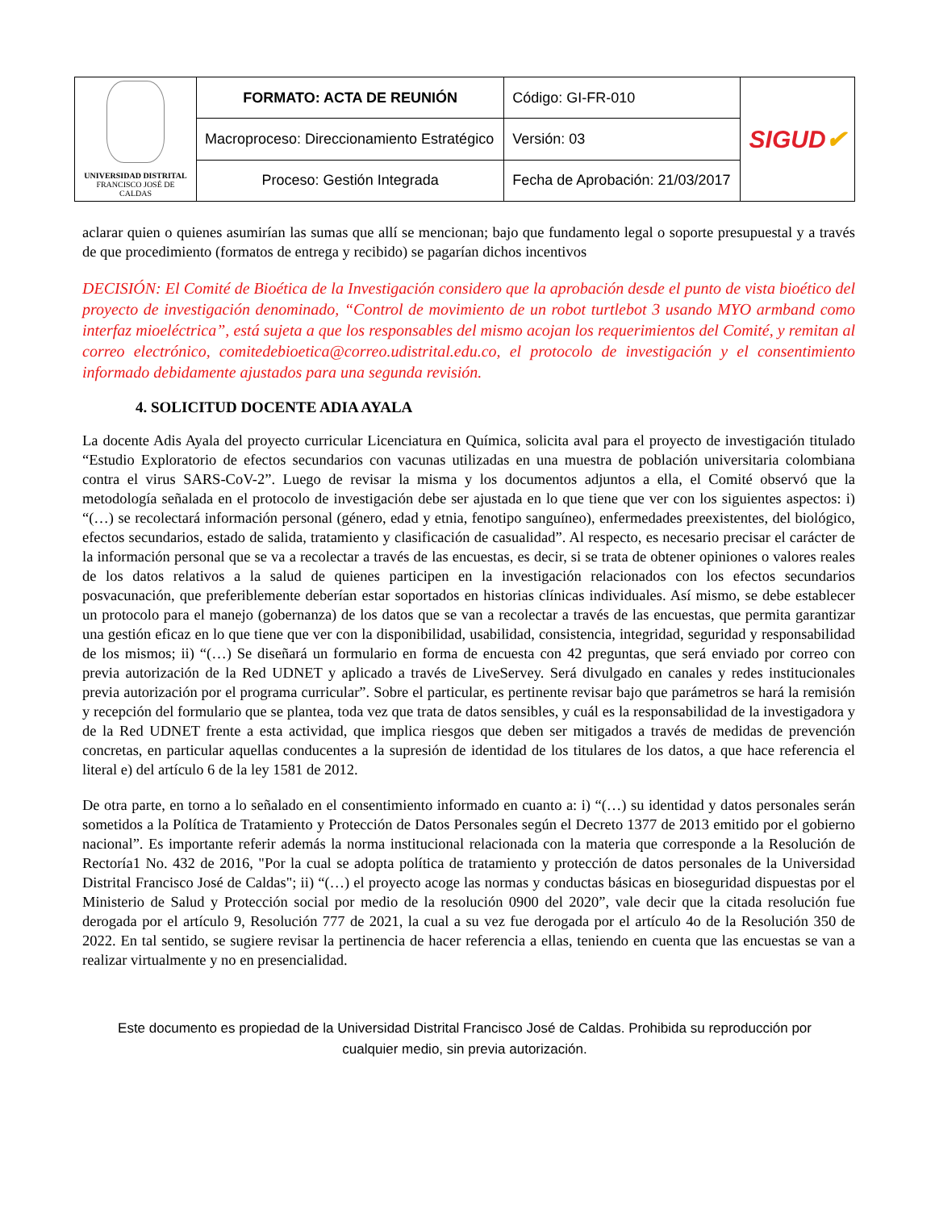| UNIVERSIDAD DISTRITAL FRANCISCO JOSÉ DE CALDAS | FORMATO: ACTA DE REUNIÓN | Código: GI-FR-010 | SIGUD ✔ |
| | Macroproceso: Direccionamiento Estratégico | Versión: 03 | |
| | Proceso: Gestión Integrada | Fecha de Aprobación: 21/03/2017 | |
aclarar quien o quienes asumirían las sumas que allí se mencionan; bajo que fundamento legal o soporte presupuestal y a través de que procedimiento (formatos de entrega y recibido) se pagarían dichos incentivos
DECISIÓN: El Comité de Bioética de la Investigación considero que la aprobación desde el punto de vista bioético del proyecto de investigación denominado, “Control de movimiento de un robot turtlebot 3 usando MYO armband como interfaz mioeléctrica”, está sujeta a que los responsables del mismo acojan los requerimientos del Comité, y remitan al correo electrónico, comitedebioetica@correo.udistrital.edu.co, el protocolo de investigación y el consentimiento informado debidamente ajustados para una segunda revisión.
4. SOLICITUD DOCENTE ADIA AYALA
La docente Adis Ayala del proyecto curricular Licenciatura en Química, solicita aval para el proyecto de investigación titulado “Estudio Exploratorio de efectos secundarios con vacunas utilizadas en una muestra de población universitaria colombiana contra el virus SARS-CoV-2”. Luego de revisar la misma y los documentos adjuntos a ella, el Comité observó que la metodología señalada en el protocolo de investigación debe ser ajustada en lo que tiene que ver con los siguientes aspectos: i) “(…) se recolectará información personal (género, edad y etnia, fenotipo sanguíneo), enfermedades preexistentes, del biológico, efectos secundarios, estado de salida, tratamiento y clasificación de casualidad”. Al respecto, es necesario precisar el carácter de la información personal que se va a recolectar a través de las encuestas, es decir, si se trata de obtener opiniones o valores reales de los datos relativos a la salud de quienes participen en la investigación relacionados con los efectos secundarios posvacunación, que preferiblemente deberían estar soportados en historias clínicas individuales. Así mismo, se debe establecer un protocolo para el manejo (gobernanza) de los datos que se van a recolectar a través de las encuestas, que permita garantizar una gestión eficaz en lo que tiene que ver con la disponibilidad, usabilidad, consistencia, integridad, seguridad y responsabilidad de los mismos; ii) “(…) Se diseñará un formulario en forma de encuesta con 42 preguntas, que será enviado por correo con previa autorización de la Red UDNET y aplicado a través de LiveServey. Será divulgado en canales y redes institucionales previa autorización por el programa curricular”. Sobre el particular, es pertinente revisar bajo que parámetros se hará la remisión y recepción del formulario que se plantea, toda vez que trata de datos sensibles, y cuál es la responsabilidad de la investigadora y de la Red UDNET frente a esta actividad, que implica riesgos que deben ser mitigados a través de medidas de prevención concretas, en particular aquellas conducentes a la supresión de identidad de los titulares de los datos, a que hace referencia el literal e) del artículo 6 de la ley 1581 de 2012.
De otra parte, en torno a lo señalado en el consentimiento informado en cuanto a: i) “(…) su identidad y datos personales serán sometidos a la Política de Tratamiento y Protección de Datos Personales según el Decreto 1377 de 2013 emitido por el gobierno nacional”. Es importante referir además la norma institucional relacionada con la materia que corresponde a la Resolución de Rectoría1 No. 432 de 2016, "Por la cual se adopta política de tratamiento y protección de datos personales de la Universidad Distrital Francisco José de Caldas"; ii) “(…) el proyecto acoge las normas y conductas básicas en bioseguridad dispuestas por el Ministerio de Salud y Protección social por medio de la resolución 0900 del 2020”, vale decir que la citada resolución fue derogada por el artículo 9, Resolución 777 de 2021, la cual a su vez fue derogada por el artículo 4o de la Resolución 350 de 2022. En tal sentido, se sugiere revisar la pertinencia de hacer referencia a ellas, teniendo en cuenta que las encuestas se van a realizar virtualmente y no en presencialidad.
Este documento es propiedad de la Universidad Distrital Francisco José de Caldas. Prohibida su reproducción por
cualquier medio, sin previa autorización.